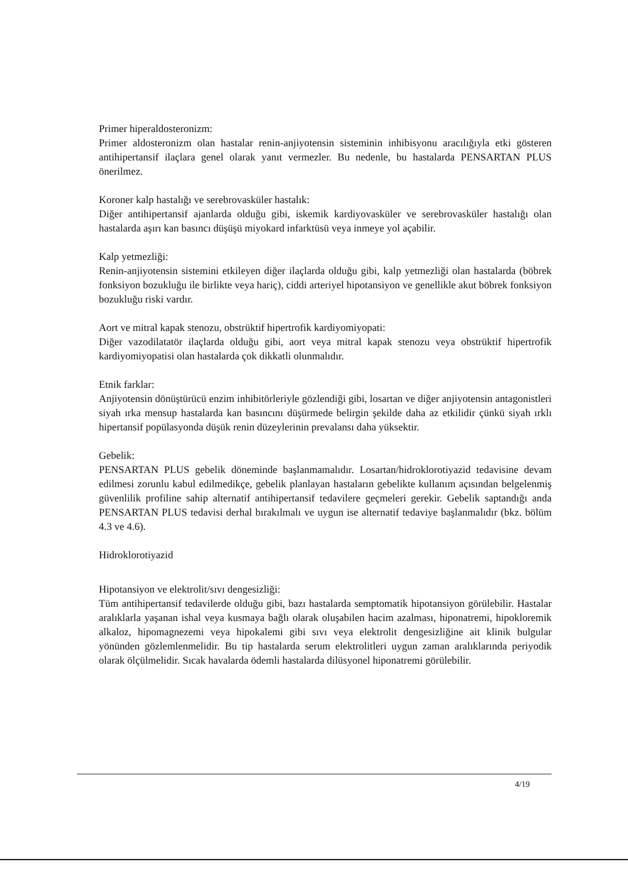Primer hiperaldosteronizm:
Primer aldosteronizm olan hastalar renin-anjiyotensin sisteminin inhibisyonu aracılığıyla etki gösteren antihipertansif ilaçlara genel olarak yanıt vermezler. Bu nedenle, bu hastalarda PENSARTAN PLUS önerilmez.
Koroner kalp hastalığı ve serebrovasküler hastalık:
Diğer antihipertansif ajanlarda olduğu gibi, iskemik kardiyovasküler ve serebrovasküler hastalığı olan hastalarda aşırı kan basıncı düşüşü miyokard infarktüsü veya inmeye yol açabilir.
Kalp yetmezliği:
Renin-anjiyotensin sistemini etkileyen diğer ilaçlarda olduğu gibi, kalp yetmezliği olan hastalarda (böbrek fonksiyon bozukluğu ile birlikte veya hariç), ciddi arteriyel hipotansiyon ve genellikle akut böbrek fonksiyon bozukluğu riski vardır.
Aort ve mitral kapak stenozu, obstrüktif hipertrofik kardiyomiyopati:
Diğer vazodilatatör ilaçlarda olduğu gibi, aort veya mitral kapak stenozu veya obstrüktif hipertrofik kardiyomiyopatisi olan hastalarda çok dikkatli olunmalıdır.
Etnik farklar:
Anjiyotensin dönüştürücü enzim inhibitörleriyle gözlendiği gibi, losartan ve diğer anjiyotensin antagonistleri siyah ırka mensup hastalarda kan basıncını düşürmede belirgin şekilde daha az etkilidir çünkü siyah ırklı hipertansif popülasyonda düşük renin düzeylerinin prevalansı daha yüksektir.
Gebelik:
PENSARTAN PLUS gebelik döneminde başlanmamalıdır. Losartan/hidroklorotiyazid tedavisine devam edilmesi zorunlu kabul edilmedikçe, gebelik planlayan hastaların gebelikte kullanım açısından belgelenmiş güvenlilik profiline sahip alternatif antihipertansif tedavilere geçmeleri gerekir. Gebelik saptandığı anda PENSARTAN PLUS tedavisi derhal bırakılmalı ve uygun ise alternatif tedaviye başlanmalıdır (bkz. bölüm 4.3 ve 4.6).
Hidroklorotiyazid
Hipotansiyon ve elektrolit/sıvı dengesizliği:
Tüm antihipertansif tedavilerde olduğu gibi, bazı hastalarda semptomatik hipotansiyon görülebilir. Hastalar aralıklarla yaşanan ishal veya kusmaya bağlı olarak oluşabilen hacim azalması, hiponatremi, hipokloremik alkaloz, hipomagnezemi veya hipokalemi gibi sıvı veya elektrolit dengesizliğine ait klinik bulgular yönünden gözlemlenmelidir. Bu tip hastalarda serum elektrolitleri uygun zaman aralıklarında periyodik olarak ölçülmelidir. Sıcak havalarda ödemli hastalarda dilüsyonel hiponatremi görülebilir.
4/19